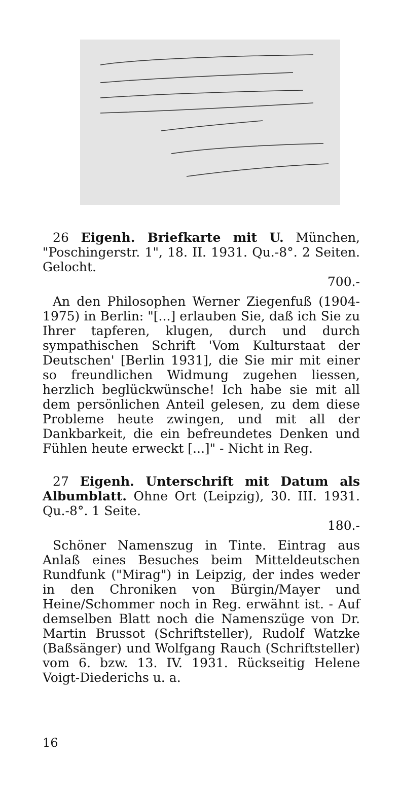26 Eigenh. Briefkarte mit U. München, "Poschingerstr. 1", 18. II. 1931. Qu.-8°. 2 Seiten. Gelocht.
700.-
An den Philosophen Werner Ziegenfuß (1904-1975) in Berlin: "[...] erlauben Sie, daß ich Sie zu Ihrer tapferen, klugen, durch und durch sympathischen Schrift 'Vom Kulturstaat der Deutschen' [Berlin 1931], die Sie mir mit einer so freundlichen Widmung zugehen liessen, herzlich beglückwünsche! Ich habe sie mit all dem persönlichen Anteil gelesen, zu dem diese Probleme heute zwingen, und mit all der Dankbarkeit, die ein befreundetes Denken und Fühlen heute erweckt [...]" - Nicht in Reg.
27 Eigenh. Unterschrift mit Datum als Albumblatt. Ohne Ort (Leipzig), 30. III. 1931. Qu.-8°. 1 Seite.
180.-
Schöner Namenszug in Tinte. Eintrag aus Anlaß eines Besuches beim Mitteldeutschen Rundfunk ("Mirag") in Leipzig, der indes weder in den Chroniken von Bürgin/Mayer und Heine/Schommer noch in Reg. erwähnt ist. - Auf demselben Blatt noch die Namenszüge von Dr. Martin Brussot (Schriftsteller), Rudolf Watzke (Baßsänger) und Wolfgang Rauch (Schriftsteller) vom 6. bzw. 13. IV. 1931. Rückseitig Helene Voigt-Diederichs u. a.
16